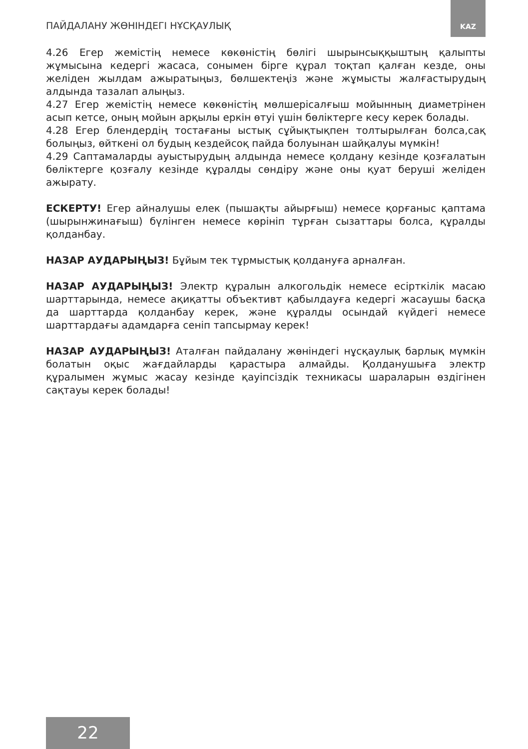ПАЙДАЛАНУ ЖӨНІНДЕГІ НҰСҚАУЛЫҚ
KAZ
4.26 Егер жемістің немесе көкөністің бөлігі шырынсыққыштың қалыпты жұмысына кедергі жасаса, сонымен бірге құрал тоқтап қалған кезде, оны желіден жылдам ажыратыңыз, бөлшектеңіз және жұмысты жалғастырудың алдында тазалап алыңыз.
4.27 Егер жемістің немесе көкөністің мөлшерісалғыш мойынның диаметрінен асып кетсе, оның мойын арқылы еркін өтуі үшін бөліктерге кесу керек болады.
4.28 Егер блендердің тостағаны ыстық сұйықтықпен толтырылған болса,сақ болыңыз, өйткені ол будың кездейсоқ пайда болуынан шайқалуы мүмкін!
4.29 Саптамаларды ауыстырудың алдында немесе қолдану кезінде қозғалатын бөліктерге қозғалу кезінде құралды сөндіру және оны қуат беруші желіден ажырату.
ЕСКЕРТУ! Егер айналушы елек (пышақты айырғыш) немесе қорғаныс қаптама (шырынжинағыш) бүлінген немесе көрініп тұрған сызаттары болса, құралды қолданбау.
НАЗАР АУДАРЫҢЫЗ! Бұйым тек тұрмыстық қолдануға арналған.
НАЗАР АУДАРЫҢЫЗ! Электр құралын алкогольдік немесе есірткілік масаю шарттарында, немесе ақиқатты объективт қабылдауға кедергі жасаушы басқа да шарттарда қолданбау керек, және құралды осындай күйдегі немесе шарттардағы адамдарға сеніп тапсырмау керек!
НАЗАР АУДАРЫҢЫЗ! Аталған пайдалану жөніндегі нұсқаулық барлық мүмкін болатын оқыс жағдайларды қарастыра алмайды. Қолданушыға электр құралымен жұмыс жасау кезінде қауіпсіздік техникасы шараларын өздігінен сақтауы керек болады!
22